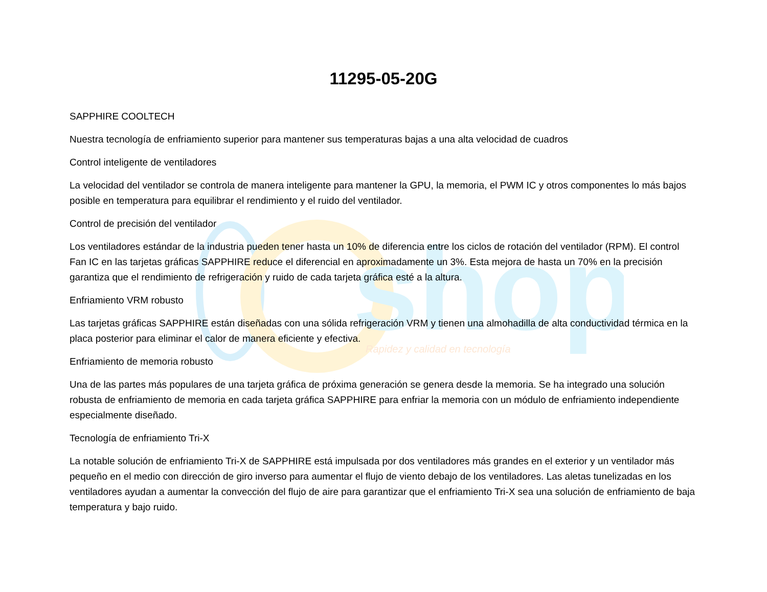shop
Rapidez y calidad en tecnología
11295-05-20G
SAPPHIRE COOLTECH
Nuestra tecnología de enfriamiento superior para mantener sus temperaturas bajas a una alta velocidad de cuadros
Control inteligente de ventiladores
La velocidad del ventilador se controla de manera inteligente para mantener la GPU, la memoria, el PWM IC y otros componentes lo más bajos posible en temperatura para equilibrar el rendimiento y el ruido del ventilador.
Control de precisión del ventilador
Los ventiladores estándar de la industria pueden tener hasta un 10% de diferencia entre los ciclos de rotación del ventilador (RPM). El control Fan IC en las tarjetas gráficas SAPPHIRE reduce el diferencial en aproximadamente un 3%. Esta mejora de hasta un 70% en la precisión garantiza que el rendimiento de refrigeración y ruido de cada tarjeta gráfica esté a la altura.
Enfriamiento VRM robusto
Las tarjetas gráficas SAPPHIRE están diseñadas con una sólida refrigeración VRM y tienen una almohadilla de alta conductividad térmica en la placa posterior para eliminar el calor de manera eficiente y efectiva.
Enfriamiento de memoria robusto
Una de las partes más populares de una tarjeta gráfica de próxima generación se genera desde la memoria. Se ha integrado una solución robusta de enfriamiento de memoria en cada tarjeta gráfica SAPPHIRE para enfriar la memoria con un módulo de enfriamiento independiente especialmente diseñado.
Tecnología de enfriamiento Tri-X
La notable solución de enfriamiento Tri-X de SAPPHIRE está impulsada por dos ventiladores más grandes en el exterior y un ventilador más pequeño en el medio con dirección de giro inverso para aumentar el flujo de viento debajo de los ventiladores. Las aletas tunelizadas en los ventiladores ayudan a aumentar la convección del flujo de aire para garantizar que el enfriamiento Tri-X sea una solución de enfriamiento de baja temperatura y bajo ruido.